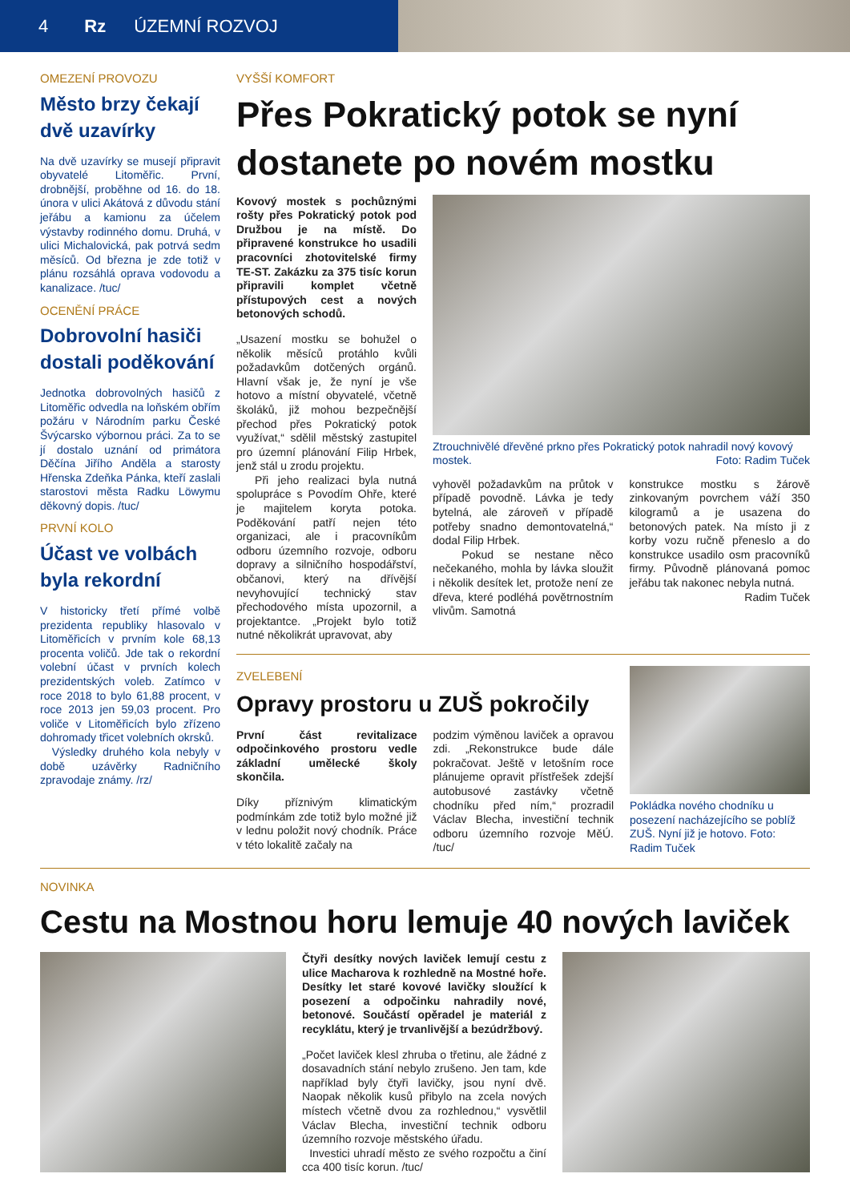4 Rz ÚZEMNÍ ROZVOJ
OMEZENÍ PROVOZU
Město brzy čekají dvě uzavírky
Na dvě uzavírky se musejí připravit obyvatelé Litoměřic. První, drobnější, proběhne od 16. do 18. února v ulici Akátová z důvodu stání jeřábu a kamionu za účelem výstavby rodinného domu. Druhá, v ulici Michalovická, pak potrvá sedm měsíců. Od března je zde totiž v plánu rozsáhlá oprava vodovodu a kanalizace. /tuc/
OCENĚNÍ PRÁCE
Dobrovolní hasiči dostali poděkování
Jednotka dobrovolných hasičů z Litoměřic odvedla na loňském obřím požáru v Národním parku České Švýcarsko výbornou práci. Za to se jí dostalo uznání od primátora Děčína Jiřího Anděla a starosty Hřenska Zdeňka Pánka, kteří zaslali starostovi města Radku Löwymu děkovný dopis. /tuc/
PRVNÍ KOLO
Účast ve volbách byla rekordní
V historicky třetí přímé volbě prezidenta republiky hlasovalo v Litoměřicích v prvním kole 68,13 procenta voličů. Jde tak o rekordní volební účast v prvních kolech prezidentských voleb. Zatímco v roce 2018 to bylo 61,88 procent, v roce 2013 jen 59,03 procent. Pro voliče v Litoměřicích bylo zřízeno dohromady třicet volebních okrsků.
Výsledky druhého kola nebyly v době uzávěrky Radničního zpravodaje známy. /rz/
VYŠŠÍ KOMFORT
Přes Pokratický potok se nyní dostanete po novém mostku
Kovový mostek s pochůznými rošty přes Pokratický potok pod Družbou je na místě. Do připravené konstrukce ho usadili pracovníci zhotovitelské firmy TE-ST. Zakázku za 375 tisíc korun připravili komplet včetně přístupových cest a nových betonových schodů.
„Usazení mostku se bohužel o několik měsíců protáhlo kvůli požadavkům dotčených orgánů. Hlavní však je, že nyní je vše hotovo a místní obyvatelé, včetně školáků, již mohou bezpečnější přechod přes Pokratický potok využívat,“ sdělil městský zastupitel pro územní plánování Filip Hrbek, jenž stál u zrodu projektu.
Při jeho realizaci byla nutná spolupráce s Povodím Ohře, které je majitelem koryta potoka. Poděkování patří nejen této organizaci, ale i pracovníkům odboru územního rozvoje, odboru dopravy a silničního hospodářství, občanovi, který na dřívější nevyhovující technický stav přechodového místa upozornil, a projektantce. „Projekt bylo totiž nutné několikrát upravovat, aby
Ztrouchnivělé dřevěné prkno přes Pokratický potok nahradil nový kovový mostek. Foto: Radim Tuček
vyhověl požadavkům na průtok v případě povodně. Lávka je tedy bytelná, ale zároveň v případě potřeby snadno demontovatelná,“ dodal Filip Hrbek.
Pokud se nestane něco nečekaného, mohla by lávka sloužit i několik desítek let, protože není ze dřeva, které podléhá povětrnostním vlivům. Samotná
konstrukce mostku s žárově zinkovaným povrchem váží 350 kilogramů a je usazena do betonových patek. Na místo ji z korby vozu ručně přeneslo a do konstrukce usadilo osm pracovníků firmy. Původně plánovaná pomoc jeřábu tak nakonec nebyla nutná.
Radim Tuček
ZVELEBENÍ
Opravy prostoru u ZUŠ pokročily
První část revitalizace odpočinkového prostoru vedle základní umělecké školy skončila.
Díky příznivým klimatickým podmínkám zde totiž bylo možné již v lednu položit nový chodník. Práce v této lokalitě začaly na
podzim výměnou laviček a opravou zdi. „Rekonstrukce bude dále pokračovat. Ještě v letošním roce plánujeme opravit přístřešek zdejší autobusové zastávky včetně chodníku před ním,“ prozradil Václav Blecha, investiční technik odboru územního rozvoje MěÚ. /tuc/
Pokládka nového chodníku u posezení nacházejícího se poblíž ZUŠ. Nyní již je hotovo. Foto: Radim Tuček
NOVINKA
Cestu na Mostnou horu lemuje 40 nových laviček
Čtyři desítky nových laviček lemují cestu z ulice Macharova k rozhledně na Mostné hoře. Desítky let staré kovové lavičky sloužící k posezení a odpočinku nahradily nové, betonové. Součástí opěradel je materiál z recyklátu, který je trvanlivější a bezúdržbový.
„Počet laviček klesl zhruba o třetinu, ale žádné z dosavadních stání nebylo zrušeno. Jen tam, kde například byly čtyři lavičky, jsou nyní dvě. Naopak několik kusů přibylo na zcela nových místech včetně dvou za rozhlednou,“ vysvětlil Václav Blecha, investiční technik odboru územního rozvoje městského úřadu.
Investici uhradí město ze svého rozpočtu a činí cca 400 tisíc korun. /tuc/